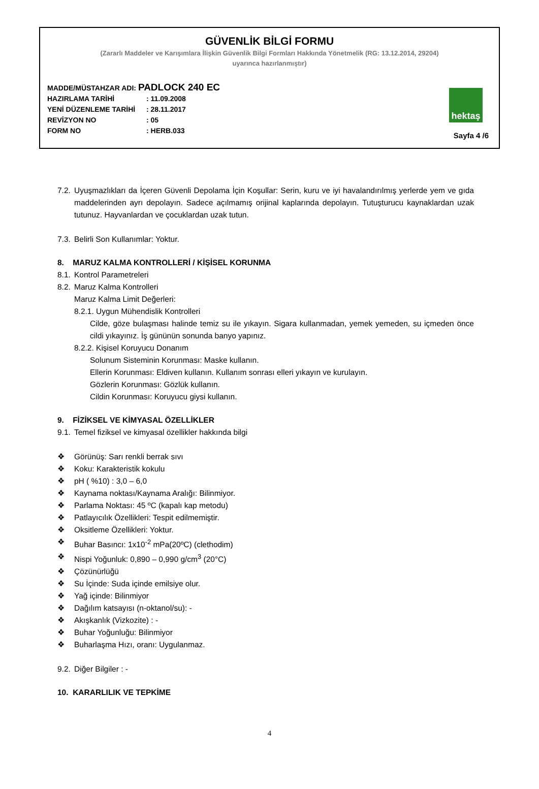GÜVENLİK BİLGİ FORMU
(Zararlı Maddeler ve Karışımlara İlişkin Güvenlik Bilgi Formları Hakkında Yönetmelik (RG: 13.12.2014, 29204)
uyarınca hazırlanmıştır)
MADDE/MÜSTAHZAR ADI: PADLOCK 240 EC
HAZIRLAMA TARİHİ: 11.09.2008
YENİ DÜZENLEME TARİHİ: 28.11.2017
REVİZYON NO: 05
FORM NO: HERB.033
hektaş
Sayfa 4 /6
7.2.
Uyuşmazlıkları da İçeren Güvenli Depolama İçin Koşullar: Serin, kuru ve iyi havalandırılmış yerlerde yem ve gıda maddelerinden ayrı depolayın. Sadece açılmamış orijinal kaplarında depolayın. Tutuşturucu kaynaklardan uzak tutunuz. Hayvanlardan ve çocuklardan uzak tutun.
7.3.
Belirli Son Kullanımlar: Yoktur.
8. MARUZ KALMA KONTROLLERİ / KİŞİSEL KORUNMA
8.1.
Kontrol Parametreleri
8.2.
Maruz Kalma Kontrolleri
Maruz Kalma Limit Değerleri:
8.2.1. Uygun Mühendislik Kontrolleri
Cilde, göze bulaşması halinde temiz su ile yıkayın. Sigara kullanmadan, yemek yemeden, su içmeden önce cildi yıkayınız. İş gününün sonunda banyo yapınız.
8.2.2. Kişisel Koruyucu Donanım
Solunum Sisteminin Korunması: Maske kullanın.
Ellerin Korunması: Eldiven kullanın. Kullanım sonrası elleri yıkayın ve kurulayın.
Gözlerin Korunması: Gözlük kullanın.
Cildin Korunması: Koruyucu giysi kullanın.
9. FİZİKSEL VE KİMYASAL ÖZELLİKLER
9.1.
Temel fiziksel ve kimyasal özellikler hakkında bilgi
❖ Görünüş: Sarı renkli berrak sıvı
❖ Koku: Karakteristik kokulu
❖ pH ( %10) : 3,0 – 6,0
❖ Kaynama noktası/Kaynama Aralığı: Bilinmiyor.
❖ Parlama Noktası: 45 ºC (kapalı kap metodu)
❖ Patlayıcılık Özellikleri: Tespit edilmemiştir.
❖ Oksitleme Özellikleri: Yoktur.
❖ Buhar Basıncı: 1x10<sup>-2</sup> mPa(20ºC) (clethodim)
❖ Nispi Yoğunluk: 0,890 – 0,990 g/cm<sup>3</sup> (20°C)
❖ Çözünürlüğü
❖ Su İçinde: Suda içinde emilsiye olur.
❖ Yağ içinde: Bilinmiyor
❖ Dağılım katsayısı (n-oktanol/su): -
❖ Akışkanlık (Vizkozite) : -
❖ Buhar Yoğunluğu: Bilinmiyor
❖ Buharlaşma Hızı, oranı: Uygulanmaz.
9.2.
Diğer Bilgiler : -
10. KARARLILIK VE TEPKİME
4